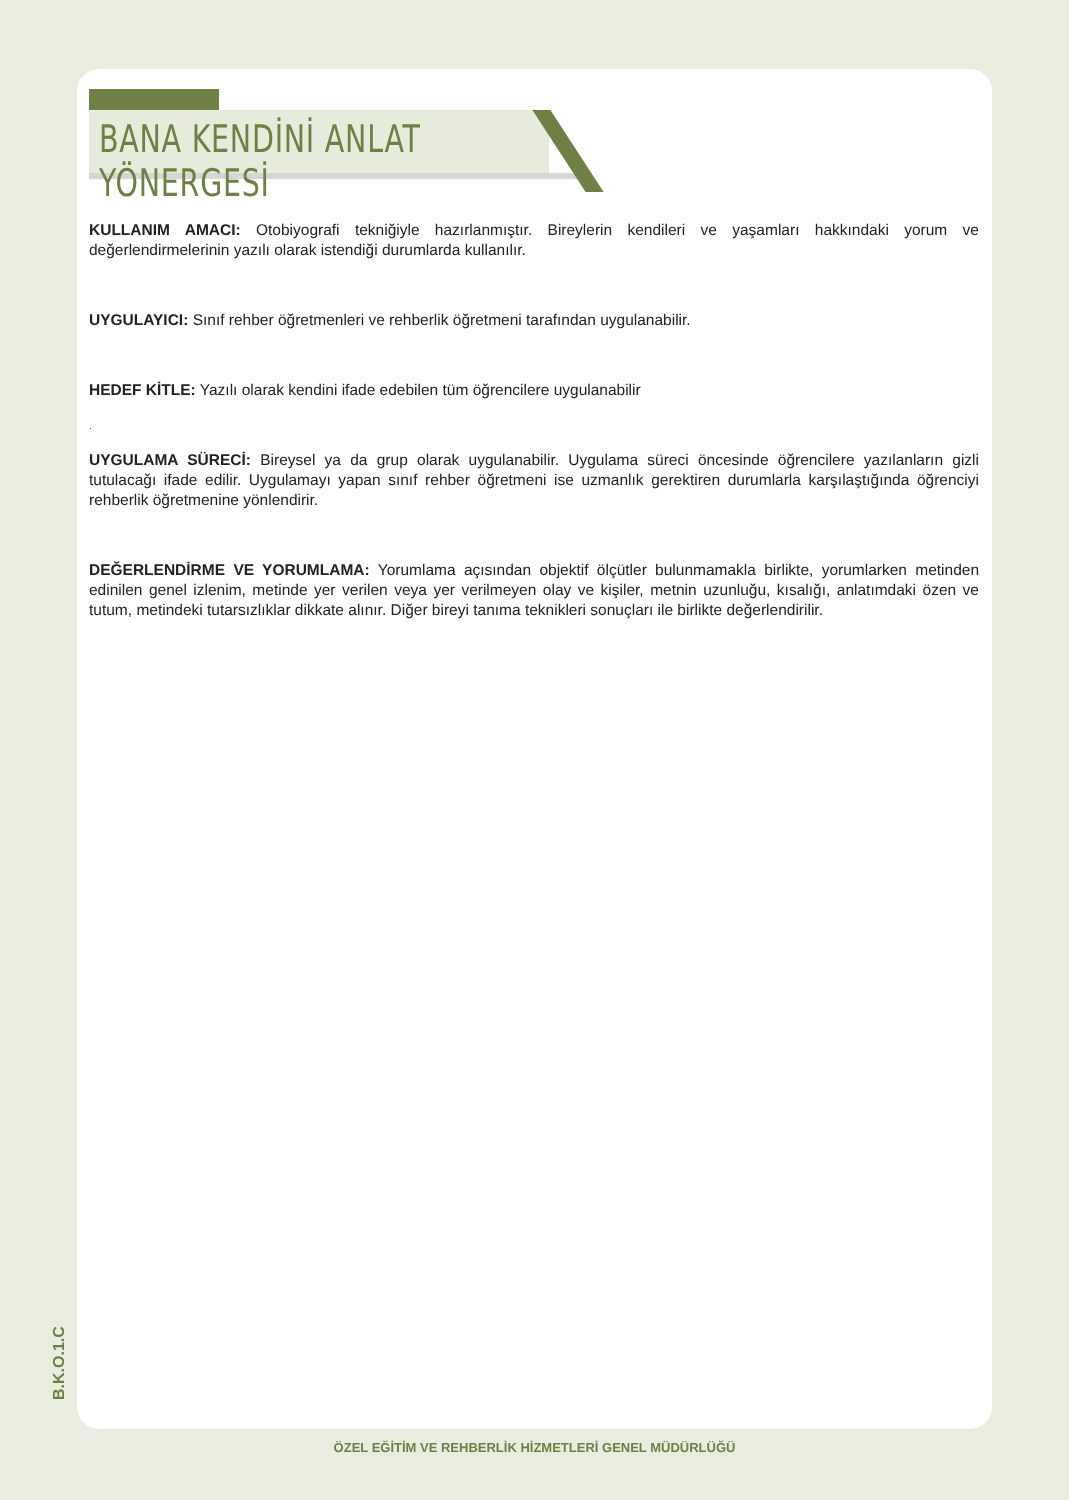BANA KENDİNİ ANLAT YÖNERGESİ
KULLANIM AMACI: Otobiyografi tekniğiyle hazırlanmıştır. Bireylerin kendileri ve yaşamları hakkındaki yorum ve değerlendirmelerinin yazılı olarak istendiği durumlarda kullanılır.
UYGULAYICI: Sınıf rehber öğretmenleri ve rehberlik öğretmeni tarafından uygulanabilir.
HEDEF KİTLE: Yazılı olarak kendini ifade edebilen tüm öğrencilere uygulanabilir
.
UYGULAMA SÜRECİ: Bireysel ya da grup olarak uygulanabilir. Uygulama süreci öncesinde öğrencilere yazılanların gizli tutulacağı ifade edilir. Uygulamayı yapan sınıf rehber öğretmeni ise uzmanlık gerektiren durumlarla karşılaştığında öğrenciyi rehberlik öğretmenine yönlendirir.
DEĞERLENDİRME VE YORUMLAMA: Yorumlama açısından objektif ölçütler bulunmamakla birlikte, yorumlarken metinden edinilen genel izlenim, metinde yer verilen veya yer verilmeyen olay ve kişiler, metnin uzunluğu, kısalığı, anlatımdaki özen ve tutum, metindeki tutarsızlıklar dikkate alınır. Diğer bireyi tanıma teknikleri sonuçları ile birlikte değerlendirilir.
B.K.O.1.C
ÖZEL EĞİTİM VE REHBERLİK HİZMETLERİ GENEL MÜDÜRLÜĞÜ